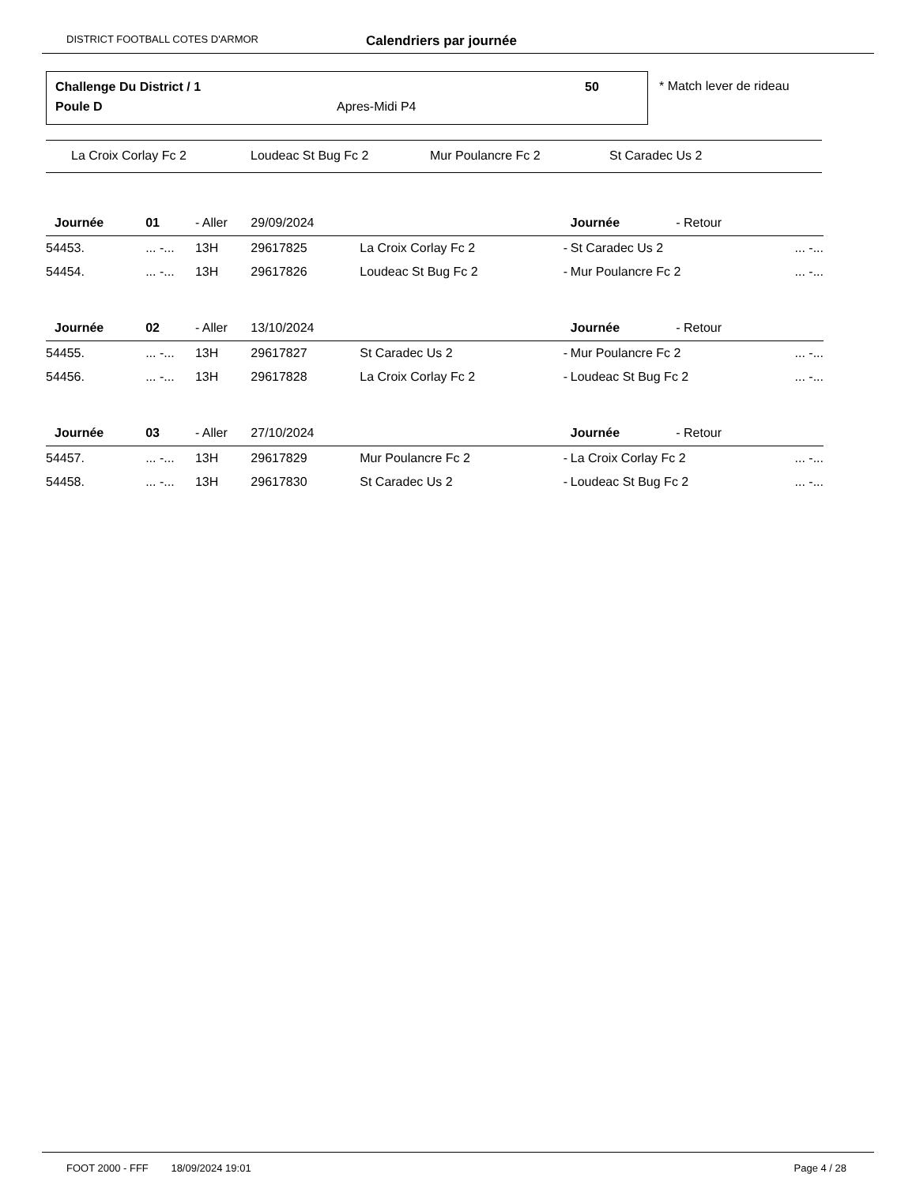DISTRICT FOOTBALL COTES D'ARMOR Calendriers par journée
Challenge Du District / 1 50
Poule D Apres-Midi P4
* Match lever de rideau
La Croix Corlay Fc 2 Loudeac St Bug Fc 2 Mur Poulancre Fc 2 St Caradec Us 2
| Journée | 01 | - Aller | 29/09/2024 | | | Journée | - Retour | |
| 54453. | ... -... | 13H | 29617825 | La Croix Corlay Fc 2 | - | St Caradec Us 2 | | ... -... |
| 54454. | ... -... | 13H | 29617826 | Loudeac St Bug Fc 2 | - | Mur Poulancre Fc 2 | | ... -... |
| Journée | 02 | - Aller | 13/10/2024 | | | Journée | - Retour | |
| 54455. | ... -... | 13H | 29617827 | St Caradec Us 2 | - | Mur Poulancre Fc 2 | | ... -... |
| 54456. | ... -... | 13H | 29617828 | La Croix Corlay Fc 2 | - | Loudeac St Bug Fc 2 | | ... -... |
| Journée | 03 | - Aller | 27/10/2024 | | | Journée | - Retour | |
| 54457. | ... -... | 13H | 29617829 | Mur Poulancre Fc 2 | - | La Croix Corlay Fc 2 | | ... -... |
| 54458. | ... -... | 13H | 29617830 | St Caradec Us 2 | - | Loudeac St Bug Fc 2 | | ... -... |
FOOT 2000 - FFF 18/09/2024 19:01 Page 4 / 28